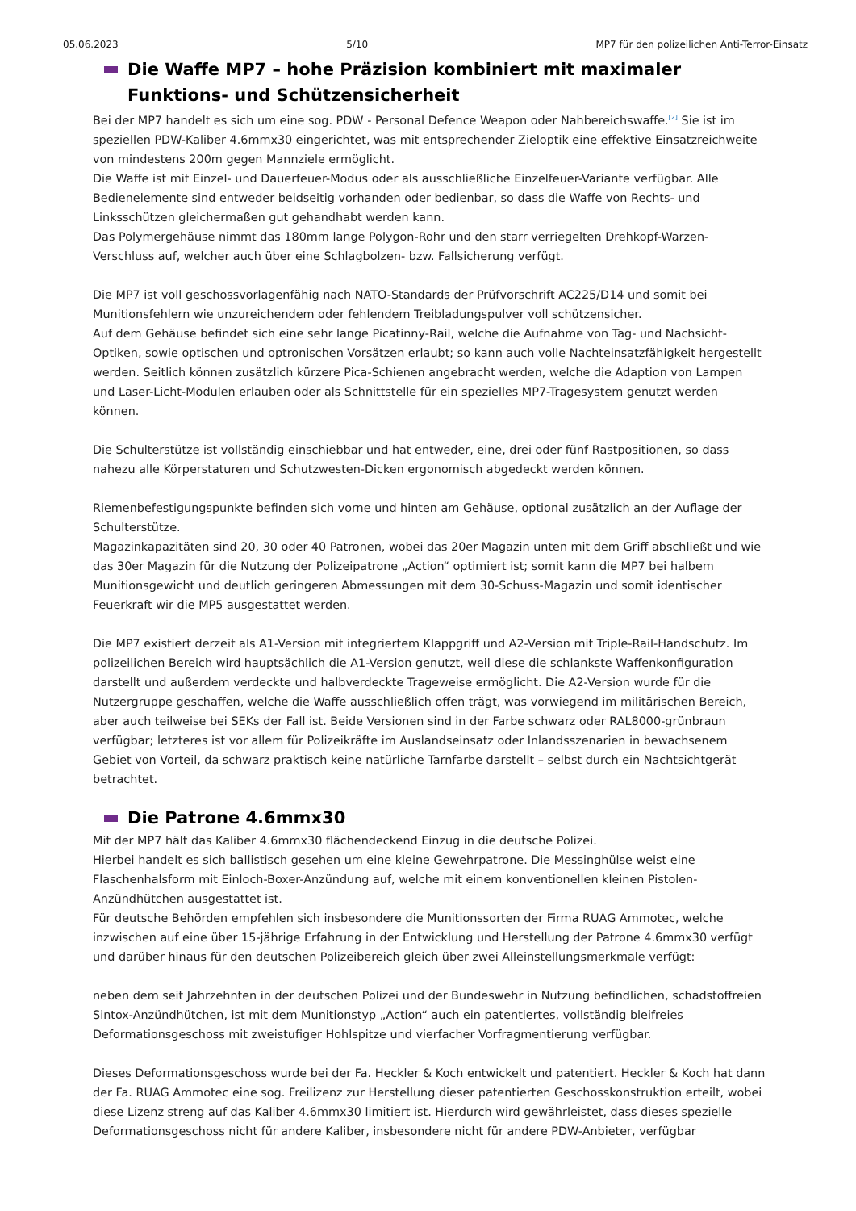05.06.2023 5/10 MP7 für den polizeilichen Anti-Terror-Einsatz
Die Waffe MP7 – hohe Präzision kombiniert mit maximaler Funktions- und Schützensicherheit
Bei der MP7 handelt es sich um eine sog. PDW - Personal Defence Weapon oder Nahbereichswaffe.<sup>[2]</sup> Sie ist im speziellen PDW-Kaliber 4.6mmx30 eingerichtet, was mit entsprechender Zieloptik eine effektive Einsatzreichweite von mindestens 200m gegen Mannziele ermöglicht.
Die Waffe ist mit Einzel- und Dauerfeuer-Modus oder als ausschließliche Einzelfeuer-Variante verfügbar. Alle Bedienelemente sind entweder beidseitig vorhanden oder bedienbar, so dass die Waffe von Rechts- und Linksschützen gleichermaßen gut gehandhabt werden kann.
Das Polymergehäuse nimmt das 180mm lange Polygon-Rohr und den starr verriegelten Drehkopf-Warzen-Verschluss auf, welcher auch über eine Schlagbolzen- bzw. Fallsicherung verfügt.
Die MP7 ist voll geschossvorlagenfähig nach NATO-Standards der Prüfvorschrift AC225/D14 und somit bei Munitionsfehlern wie unzureichendem oder fehlendem Treibladungspulver voll schützensicher.
Auf dem Gehäuse befindet sich eine sehr lange Picatinny-Rail, welche die Aufnahme von Tag- und Nachsicht-Optiken, sowie optischen und optronischen Vorsätzen erlaubt; so kann auch volle Nachteinsatzfähigkeit hergestellt werden. Seitlich können zusätzlich kürzere Pica-Schienen angebracht werden, welche die Adaption von Lampen und Laser-Licht-Modulen erlauben oder als Schnittstelle für ein spezielles MP7-Tragesystem genutzt werden können.
Die Schulterstütze ist vollständig einschiebbar und hat entweder, eine, drei oder fünf Rastpositionen, so dass nahezu alle Körperstaturen und Schutzwesten-Dicken ergonomisch abgedeckt werden können.
Riemenbefestigungspunkte befinden sich vorne und hinten am Gehäuse, optional zusätzlich an der Auflage der Schulterstütze.
Magazinkapazitäten sind 20, 30 oder 40 Patronen, wobei das 20er Magazin unten mit dem Griff abschließt und wie das 30er Magazin für die Nutzung der Polizeipatrone „Action“ optimiert ist; somit kann die MP7 bei halbem Munitionsgewicht und deutlich geringeren Abmessungen mit dem 30-Schuss-Magazin und somit identischer Feuerkraft wir die MP5 ausgestattet werden.
Die MP7 existiert derzeit als A1-Version mit integriertem Klappgriff und A2-Version mit Triple-Rail-Handschutz. Im polizeilichen Bereich wird hauptsächlich die A1-Version genutzt, weil diese die schlankste Waffenkonfiguration darstellt und außerdem verdeckte und halbverdeckte Trageweise ermöglicht. Die A2-Version wurde für die Nutzergruppe geschaffen, welche die Waffe ausschließlich offen trägt, was vorwiegend im militärischen Bereich, aber auch teilweise bei SEKs der Fall ist. Beide Versionen sind in der Farbe schwarz oder RAL8000-grünbraun verfügbar; letzteres ist vor allem für Polizeikräfte im Auslandseinsatz oder Inlandsszenarien in bewachsenem Gebiet von Vorteil, da schwarz praktisch keine natürliche Tarnfarbe darstellt – selbst durch ein Nachtsichtgerät betrachtet.
Die Patrone 4.6mmx30
Mit der MP7 hält das Kaliber 4.6mmx30 flächendeckend Einzug in die deutsche Polizei.
Hierbei handelt es sich ballistisch gesehen um eine kleine Gewehrpatrone. Die Messinghülse weist eine Flaschenhalsform mit Einloch-Boxer-Anzündung auf, welche mit einem konventionellen kleinen Pistolen-Anzündhütchen ausgestattet ist.
Für deutsche Behörden empfehlen sich insbesondere die Munitionssorten der Firma RUAG Ammotec, welche inzwischen auf eine über 15-jährige Erfahrung in der Entwicklung und Herstellung der Patrone 4.6mmx30 verfügt und darüber hinaus für den deutschen Polizeibereich gleich über zwei Alleinstellungsmerkmale verfügt:
neben dem seit Jahrzehnten in der deutschen Polizei und der Bundeswehr in Nutzung befindlichen, schadstoffreien Sintox-Anzündhütchen, ist mit dem Munitionstyp „Action“ auch ein patentiertes, vollständig bleifreies Deformationsgeschoss mit zweistufiger Hohlspitze und vierfacher Vorfragmentierung verfügbar.
Dieses Deformationsgeschoss wurde bei der Fa. Heckler & Koch entwickelt und patentiert. Heckler & Koch hat dann der Fa. RUAG Ammotec eine sog. Freilizenz zur Herstellung dieser patentierten Geschosskonstruktion erteilt, wobei diese Lizenz streng auf das Kaliber 4.6mmx30 limitiert ist. Hierdurch wird gewährleistet, dass dieses spezielle Deformationsgeschoss nicht für andere Kaliber, insbesondere nicht für andere PDW-Anbieter, verfügbar